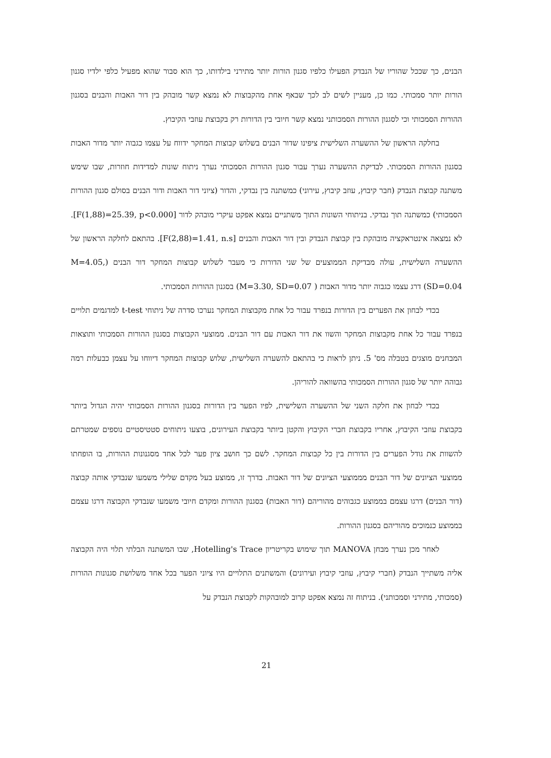הבנים, כך שככל שהוריו של הנבדק הפעילו כלפיו סגנון הורות יותר מתירני בילדותו, כך הוא סבור שהוא מפעיל כלפי ילדיו סגנון הורות יותר סמכותי. כמו כן, מעניין לשים לב לכך שבאף אחת מהקבוצות לא נמצא קשר מובהק בין דור האבות והבנים בסגנון ההורות הסמכותי וכי לסגנון ההורות הסמכותני נמצא קשר חיובי בין הדורות רק בקבוצת עוזבי הקיבוץ.
בחלקה הראשון של ההשערה השלישית ציפינו שדור הבנים בשלוש קבוצות המחקר ידווח על עצמו כגבוה יותר מדור האבות בסגנון ההורות הסמכותי. לבדיקת ההשערה נערך עבור סגנון ההורות הסמכותי נערך ניתוח שונות למדידות חוזרות, שבו שימש משתנה קבוצת הנבדק (חבר קיבוץ, עוזב קיבוץ, עירוני) כמשתנה בין נבדקי, והדור (ציוני דור האבות ודור הבנים בסולם סגנון ההורות הסמכותי) כמשתנה תוך נבדקי. בניתוחי השונות התוך משתניים נמצא אפקט עיקרי מובהק לדור [F(1,88)=25.39, p<0.000]. לא נמצאה אינטראקציה מובהקת בין קבוצת הנבדק ובין דור האבות והבנים [F(2,88)=1.41, n.s]. בהתאם לחלקה הראשון של ההשערה השלישית, עולה מבדיקת הממוצעים של שני הדורות כי מעבר לשלוש קבוצות המחקר דור הבנים (M=4.05, SD=0.04) דרג עצמו כגבוה יותר מדור האבות ( M=3.30, SD=0.07) בסגנון ההורות הסמכותי.
בכדי לבחון את הפערים בין הדורות בנפרד עבור כל אחת מקבוצות המחקר נערכו סדרה של ניתוחי t-test למדגמים תלויים בנפרד עבור כל אחת מקבוצות המחקר והשוו את דור האבות עם דור הבנים. ממוצעי הקבוצות בסגנון ההורות הסמכותי ותוצאות המבחנים מוצגים בטבלה מס' 5. ניתן לראות כי בהתאם להשערה השלישית, שלוש קבוצות המחקר דיווחו על עצמן כבעלות רמה גבוהה יותר של סגנון ההורות הסמכותי בהשוואה להוריהן.
בכדי לבחון את חלקה השני של ההשערה השלישית, לפיו הפער בין הדורות בסגנון ההורות הסמכותי יהיה הגדול ביותר בקבוצת עוזבי הקיבוץ, אחריו בקבוצת חברי הקיבוץ והקטן ביותר בקבוצת העירונים, בוצעו ניתוחים סטטיסטיים נוספים שמטרתם להשוות את גודל הפערים בין הדורות בין כל קבוצות המחקר. לשם כך חושב ציון פער לכל אחד מסגנונות ההורות, בו הופחתו ממוצעי הציונים של דור הבנים מממוצעי הציונים של דור האבות. בדרך זו, ממוצע בעל מקדם שלילי משמעו שנבדקי אותה קבוצה (דור הבנים) דרגו עצמם בממוצע כגבוהים מהוריהם (דור האבות) בסגנון ההורות ומקדם חיובי משמעו שנבדקי הקבוצה דרגו עצמם בממוצע כנמוכים מהוריהם בסגנון ההורות.
לאחר מכן נערך מבחן MANOVA תוך שימוש בקריטריון Hotelling's Trace, שבו המשתנה הבלתי תלוי היה הקבוצה אליה משתייך הנבדק (חברי קיבוץ, עוזבי קיבוץ ועירונים) והמשתנים התלויים היו ציוני הפער בכל אחד משלושת סגנונות ההורות (סמכותי, מתירני וסמכותני). בניתוח זה נמצא אפקט קרוב למובהקות לקבוצת הנבדק על
21